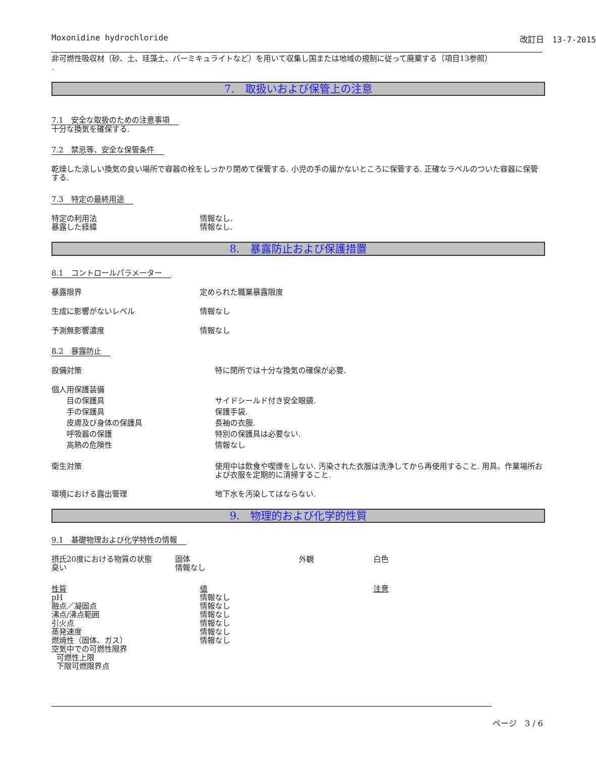Moxonidine hydrochloride 改訂日　13-7-2015
非可燃性吸収材（砂、土、珪藻土、バーミキュライトなど）を用いて収集し国または地域の規制に従って廃棄する（項目13参照）
.
7.　取扱いおよび保管上の注意
7.1　安全な取扱のための注意事項
十分な換気を確保する.
7.2　禁忌等、安全な保管条件
乾燥した涼しい換気の良い場所で容器の栓をしっかり閉めて保管する. 小児の手の届かないところに保管する. 正確なラベルのついた容器に保管する.
7.3　特定の最終用途
| 特定の利用法 | 情報なし. |
| 暴露した経緯 | 情報なし. |
8.　暴露防止および保護措置
8.1　コントロールパラメーター
| 暴露限界 | 定められた職業暴露限度 |
| 生成に影響がないレベル | 情報なし |
| 予測無影響濃度 | 情報なし |
8.2　暴露防止
| 設備対策 | 特に閉所では十分な換気の確保が必要. |
| 個人用保護装備 | |
| 目の保護具 | サイドシールド付き安全眼鏡. |
| 手の保護具 | 保護手袋. |
| 皮膚及び身体の保護具 | 長袖の衣服. |
| 呼吸器の保護 | 特別の保護具は必要ない. |
| 高熱の危険性 | 情報なし |
| 衛生対策 | 使用中は飲食や喫煙をしない. 汚染された衣服は洗浄してから再使用すること. 用具、作業場所および衣服を定期的に清掃すること. |
| 環境における露出管理 | 地下水を汚染してはならない. |
9.　物理的および化学的性質
9.1　基礎物理および化学特性の情報
| 摂氏20度における物質の状態 | 固体 | 外観 | 白色 |
| 臭い | 情報なし | | |
| 性質 | 値 | 注意 |
| pH | 情報なし | |
| 融点／凝固点 | 情報なし | |
| 沸点/沸点範囲 | 情報なし | |
| 引火点 | 情報なし | |
| 蒸発速度 | 情報なし | |
| 燃焼性（固体、ガス） | 情報なし | |
| 空気中での可燃性限界 | | |
| 可燃性上限 | | |
| 下限可燃限界点 | | |
ページ　3 / 6